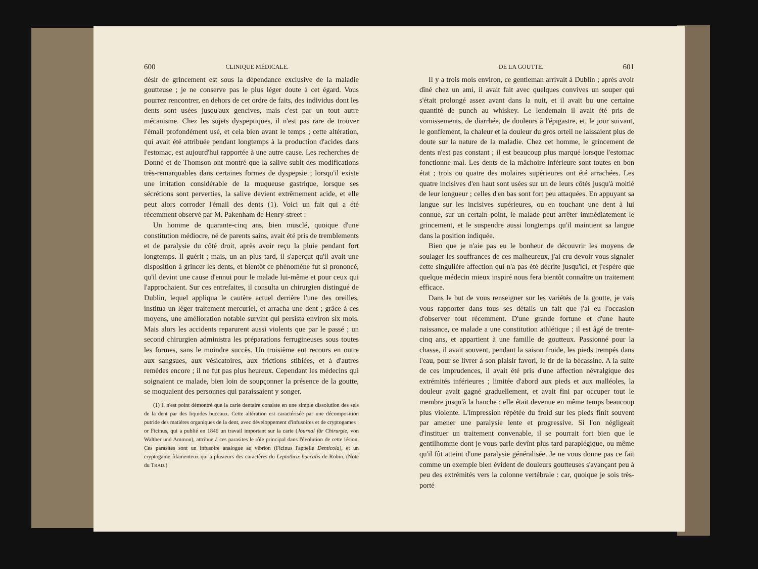600 CLINIQUE MÉDICALE.
désir de grincement est sous la dépendance exclusive de la maladie goutteuse ; je ne conserve pas le plus léger doute à cet égard. Vous pourrez rencontrer, en dehors de cet ordre de faits, des individus dont les dents sont usées jusqu'aux gencives, mais c'est par un tout autre mécanisme. Chez les sujets dyspeptiques, il n'est pas rare de trouver l'émail profondément usé, et cela bien avant le temps ; cette altération, qui avait été attribuée pendant longtemps à la production d'acides dans l'estomac, est aujourd'hui rapportée à une autre cause. Les recherches de Donné et de Thomson ont montré que la salive subit des modifications très-remarquables dans certaines formes de dyspepsie ; lorsqu'il existe une irritation considérable de la muqueuse gastrique, lorsque ses sécrétions sont perverties, la salive devient extrêmement acide, et elle peut alors corroder l'émail des dents (1). Voici un fait qui a été récemment observé par M. Pakenham de Henry-street :
Un homme de quarante-cinq ans, bien musclé, quoique d'une constitution médiocre, né de parents sains, avait été pris de tremblements et de paralysie du côté droit, après avoir reçu la pluie pendant fort longtemps. Il guérit ; mais, un an plus tard, il s'aperçut qu'il avait une disposition à grincer les dents, et bientôt ce phénomène fut si prononcé, qu'il devint une cause d'ennui pour le malade lui-même et pour ceux qui l'approchaient. Sur ces entrefaites, il consulta un chirurgien distingué de Dublin, lequel appliqua le cautère actuel derrière l'une des oreilles, institua un léger traitement mercuriel, et arracha une dent ; grâce à ces moyens, une amélioration notable survint qui persista environ six mois. Mais alors les accidents reparurent aussi violents que par le passé ; un second chirurgien administra les préparations ferrugineuses sous toutes les formes, sans le moindre succès. Un troisième eut recours en outre aux sangsues, aux vésicatoires, aux frictions stibiées, et à d'autres remèdes encore ; il ne fut pas plus heureux. Cependant les médecins qui soignaient ce malade, bien loin de soupçonner la présence de la goutte, se moquaient des personnes qui paraissaient y songer.
(1) Il n'est point démontré que la carie dentaire consiste en une simple dissolution des sels de la dent par des liquides buccaux. Cette altération est caractérisée par une décomposition putride des matières organiques de la dent, avec développement d'infusoires et de cryptogames : or Ficinus, qui a publié en 1846 un travail important sur la carie (Journal für Chirurgie, von Walther und Ammon), attribue à ces parasites le rôle principal dans l'évolution de cette lésion. Ces parasites sont un infusoire analogue au vibrion (Ficinus l'appelle Denticola), et un cryptogame filamenteux qui a plusieurs des caractères du Leptothrix buccalis de Robin. (Note du TRAD.)
DE LA GOUTTE. 601
Il y a trois mois environ, ce gentleman arrivait à Dublin ; après avoir dîné chez un ami, il avait fait avec quelques convives un souper qui s'était prolongé assez avant dans la nuit, et il avait bu une certaine quantité de punch au whiskey. Le lendemain il avait été pris de vomissements, de diarrhée, de douleurs à l'épigastre, et, le jour suivant, le gonflement, la chaleur et la douleur du gros orteil ne laissaient plus de doute sur la nature de la maladie. Chez cet homme, le grincement de dents n'est pas constant ; il est beaucoup plus marqué lorsque l'estomac fonctionne mal. Les dents de la mâchoire inférieure sont toutes en bon état ; trois ou quatre des molaires supérieures ont été arrachées. Les quatre incisives d'en haut sont usées sur un de leurs côtés jusqu'à moitié de leur longueur ; celles d'en bas sont fort peu attaquées. En appuyant sa langue sur les incisives supérieures, ou en touchant une dent à lui connue, sur un certain point, le malade peut arrêter immédiatement le grincement, et le suspendre aussi longtemps qu'il maintient sa langue dans la position indiquée.
Bien que je n'aie pas eu le bonheur de découvrir les moyens de soulager les souffrances de ces malheureux, j'ai cru devoir vous signaler cette singulière affection qui n'a pas été décrite jusqu'ici, et j'espère que quelque médecin mieux inspiré nous fera bientôt connaître un traitement efficace.
Dans le but de vous renseigner sur les variétés de la goutte, je vais vous rapporter dans tous ses détails un fait que j'ai eu l'occasion d'observer tout récemment. D'une grande fortune et d'une haute naissance, ce malade a une constitution athlétique ; il est âgé de trente-cinq ans, et appartient à une famille de goutteux. Passionné pour la chasse, il avait souvent, pendant la saison froide, les pieds trempés dans l'eau, pour se livrer à son plaisir favori, le tir de la bécassine. A la suite de ces imprudences, il avait été pris d'une affection névralgique des extrémités inférieures ; limitée d'abord aux pieds et aux malléoles, la douleur avait gagné graduellement, et avait fini par occuper tout le membre jusqu'à la hanche ; elle était devenue en même temps beaucoup plus violente. L'impression répétée du froid sur les pieds finit souvent par amener une paralysie lente et progressive. Si l'on négligeait d'instituer un traitement convenable, il se pourrait fort bien que le gentilhomme dont je vous parle devînt plus tard paraplégique, ou même qu'il fût atteint d'une paralysie généralisée. Je ne vous donne pas ce fait comme un exemple bien évident de douleurs goutteuses s'avançant peu à peu des extrémités vers la colonne vertébrale : car, quoique je sois très-porté